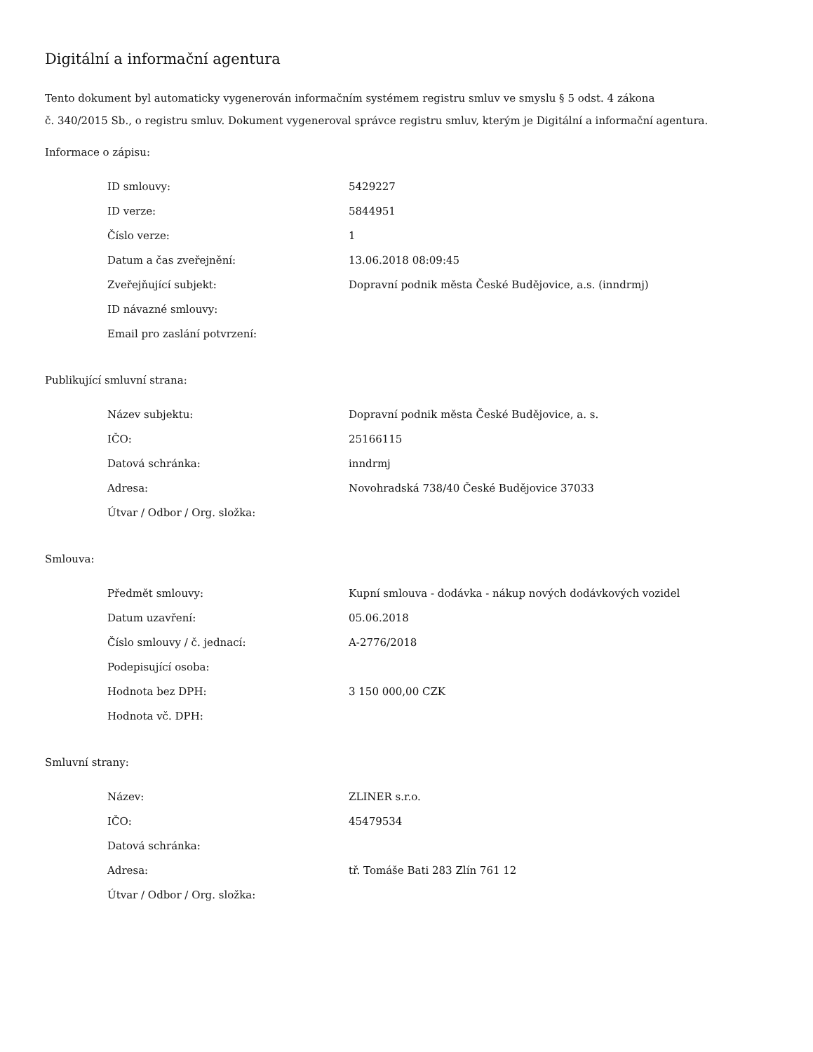Digitální a informační agentura
Tento dokument byl automaticky vygenerován informačním systémem registru smluv ve smyslu § 5 odst. 4 zákona
č. 340/2015 Sb., o registru smluv. Dokument vygeneroval správce registru smluv, kterým je Digitální a informační agentura.
Informace o zápisu:
| ID smlouvy: | 5429227 |
| ID verze: | 5844951 |
| Číslo verze: | 1 |
| Datum a čas zveřejnění: | 13.06.2018 08:09:45 |
| Zveřejňující subjekt: | Dopravní podnik města České Budějovice, a.s. (inndrmj) |
| ID návazné smlouvy: | |
| Email pro zaslání potvrzení: | |
Publikující smluvní strana:
| Název subjektu: | Dopravní podnik města České Budějovice, a. s. |
| IČO: | 25166115 |
| Datová schránka: | inndrmj |
| Adresa: | Novohradská 738/40 České Budějovice 37033 |
| Útvar / Odbor / Org. složka: | |
Smlouva:
| Předmět smlouvy: | Kupní smlouva - dodávka - nákup nových dodávkových vozidel |
| Datum uzavření: | 05.06.2018 |
| Číslo smlouvy / č. jednací: | A-2776/2018 |
| Podepisující osoba: | |
| Hodnota bez DPH: | 3 150 000,00 CZK |
| Hodnota vč. DPH: | |
Smluvní strany:
| Název: | ZLINER s.r.o. |
| IČO: | 45479534 |
| Datová schránka: | |
| Adresa: | tř. Tomáše Bati 283 Zlín 761 12 |
| Útvar / Odbor / Org. složka: | |